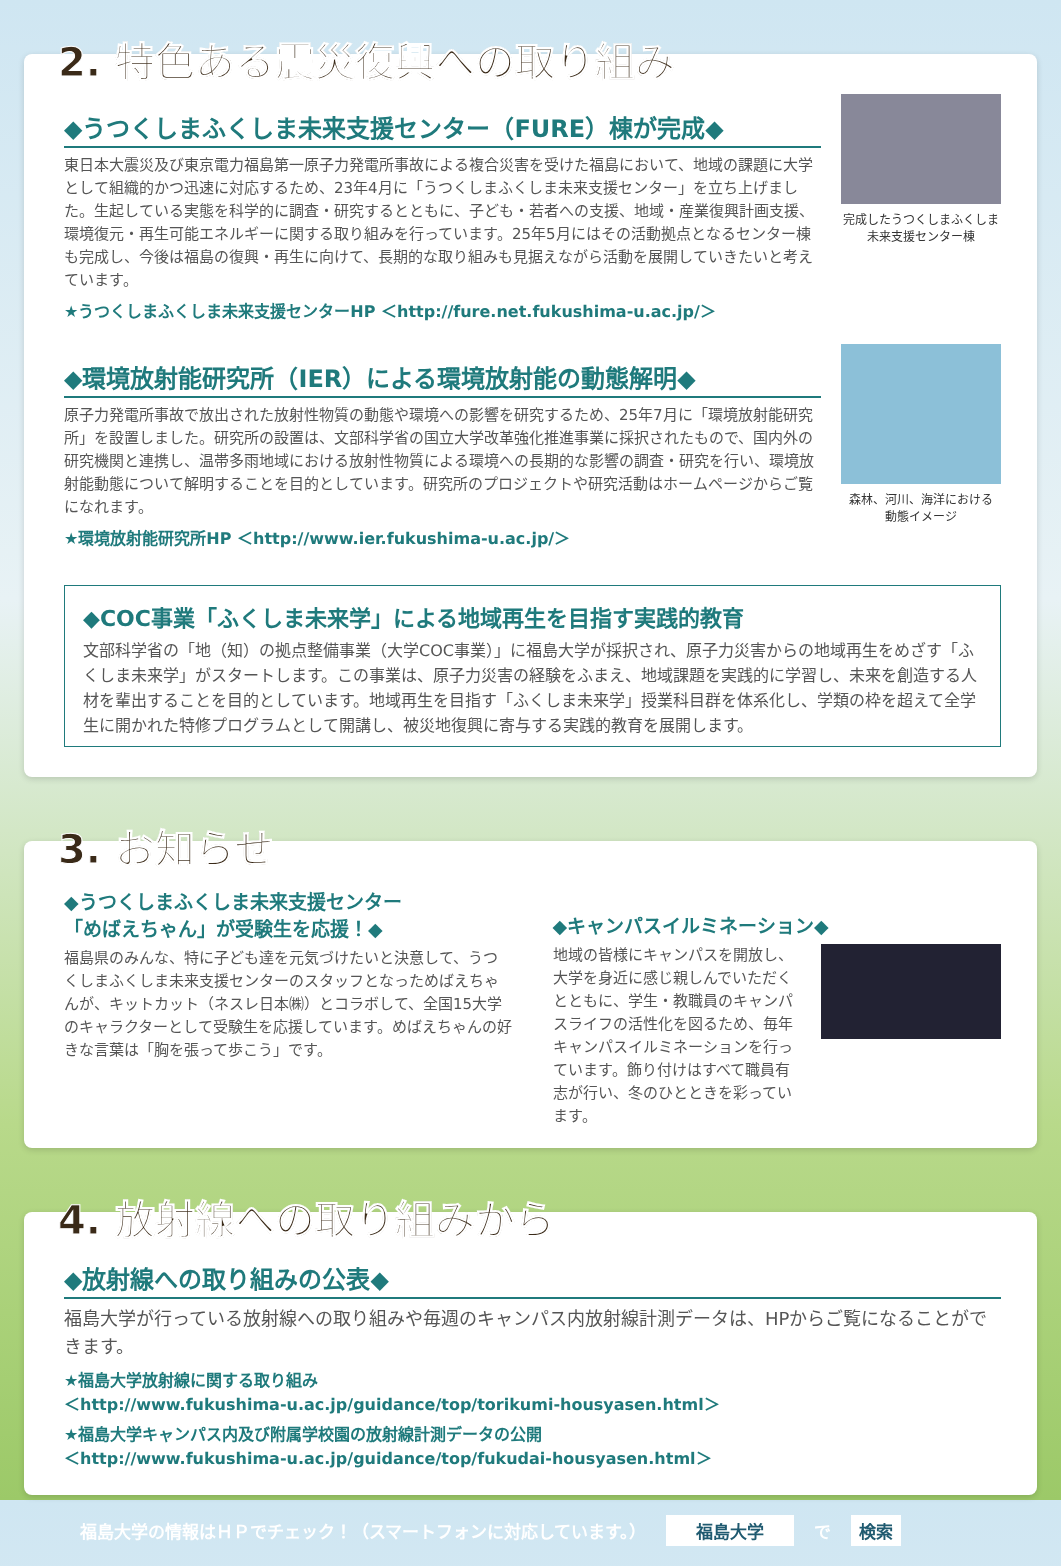2. 特色ある震災復興への取り組み
◆うつくしまふくしま未来支援センター（FURE）棟が完成◆
東日本大震災及び東京電力福島第一原子力発電所事故による複合災害を受けた福島において、地域の課題に大学として組織的かつ迅速に対応するため、23年4月に「うつくしまふくしま未来支援センター」を立ち上げました。生起している実態を科学的に調査・研究するとともに、子ども・若者への支援、地域・産業復興計画支援、環境復元・再生可能エネルギーに関する取り組みを行っています。25年5月にはその活動拠点となるセンター棟も完成し、今後は福島の復興・再生に向けて、長期的な取り組みも見据えながら活動を展開していきたいと考えています。
★うつくしまふくしま未来支援センターHP ＜http://fure.net.fukushima-u.ac.jp/＞
完成したうつくしまふくしま
未来支援センター棟
◆環境放射能研究所（IER）による環境放射能の動態解明◆
原子力発電所事故で放出された放射性物質の動態や環境への影響を研究するため、25年7月に「環境放射能研究所」を設置しました。研究所の設置は、文部科学省の国立大学改革強化推進事業に採択されたもので、国内外の研究機関と連携し、温帯多雨地域における放射性物質による環境への長期的な影響の調査・研究を行い、環境放射能動態について解明することを目的としています。研究所のプロジェクトや研究活動はホームページからご覧になれます。
★環境放射能研究所HP ＜http://www.ier.fukushima-u.ac.jp/＞
森林、河川、海洋における
動態イメージ
◆COC事業「ふくしま未来学」による地域再生を目指す実践的教育
文部科学省の「地（知）の拠点整備事業（大学COC事業）」に福島大学が採択され、原子力災害からの地域再生をめざす「ふくしま未来学」がスタートします。この事業は、原子力災害の経験をふまえ、地域課題を実践的に学習し、未来を創造する人材を輩出することを目的としています。地域再生を目指す「ふくしま未来学」授業科目群を体系化し、学類の枠を超えて全学生に開かれた特修プログラムとして開講し、被災地復興に寄与する実践的教育を展開します。
3. お知らせ
◆うつくしまふくしま未来支援センター
「めばえちゃん」が受験生を応援！◆
福島県のみんな、特に子ども達を元気づけたいと決意して、うつくしまふくしま未来支援センターのスタッフとなっためばえちゃんが、キットカット（ネスレ日本㈱）とコラボして、全国15大学のキャラクターとして受験生を応援しています。めばえちゃんの好きな言葉は「胸を張って歩こう」です。
◆キャンパスイルミネーション◆
地域の皆様にキャンパスを開放し、大学を身近に感じ親しんでいただくとともに、学生・教職員のキャンパスライフの活性化を図るため、毎年キャンパスイルミネーションを行っています。飾り付けはすべて職員有志が行い、冬のひとときを彩っています。
4. 放射線への取り組みから
◆放射線への取り組みの公表◆
福島大学が行っている放射線への取り組みや毎週のキャンパス内放射線計測データは、HPからご覧になることができます。
★福島大学放射線に関する取り組み
＜http://www.fukushima-u.ac.jp/guidance/top/torikumi-housyasen.html＞
★福島大学キャンパス内及び附属学校園の放射線計測データの公開
＜http://www.fukushima-u.ac.jp/guidance/top/fukudai-housyasen.html＞
福島大学の情報はＨＰでチェック！（スマートフォンに対応しています。） 福島大学 で 検索